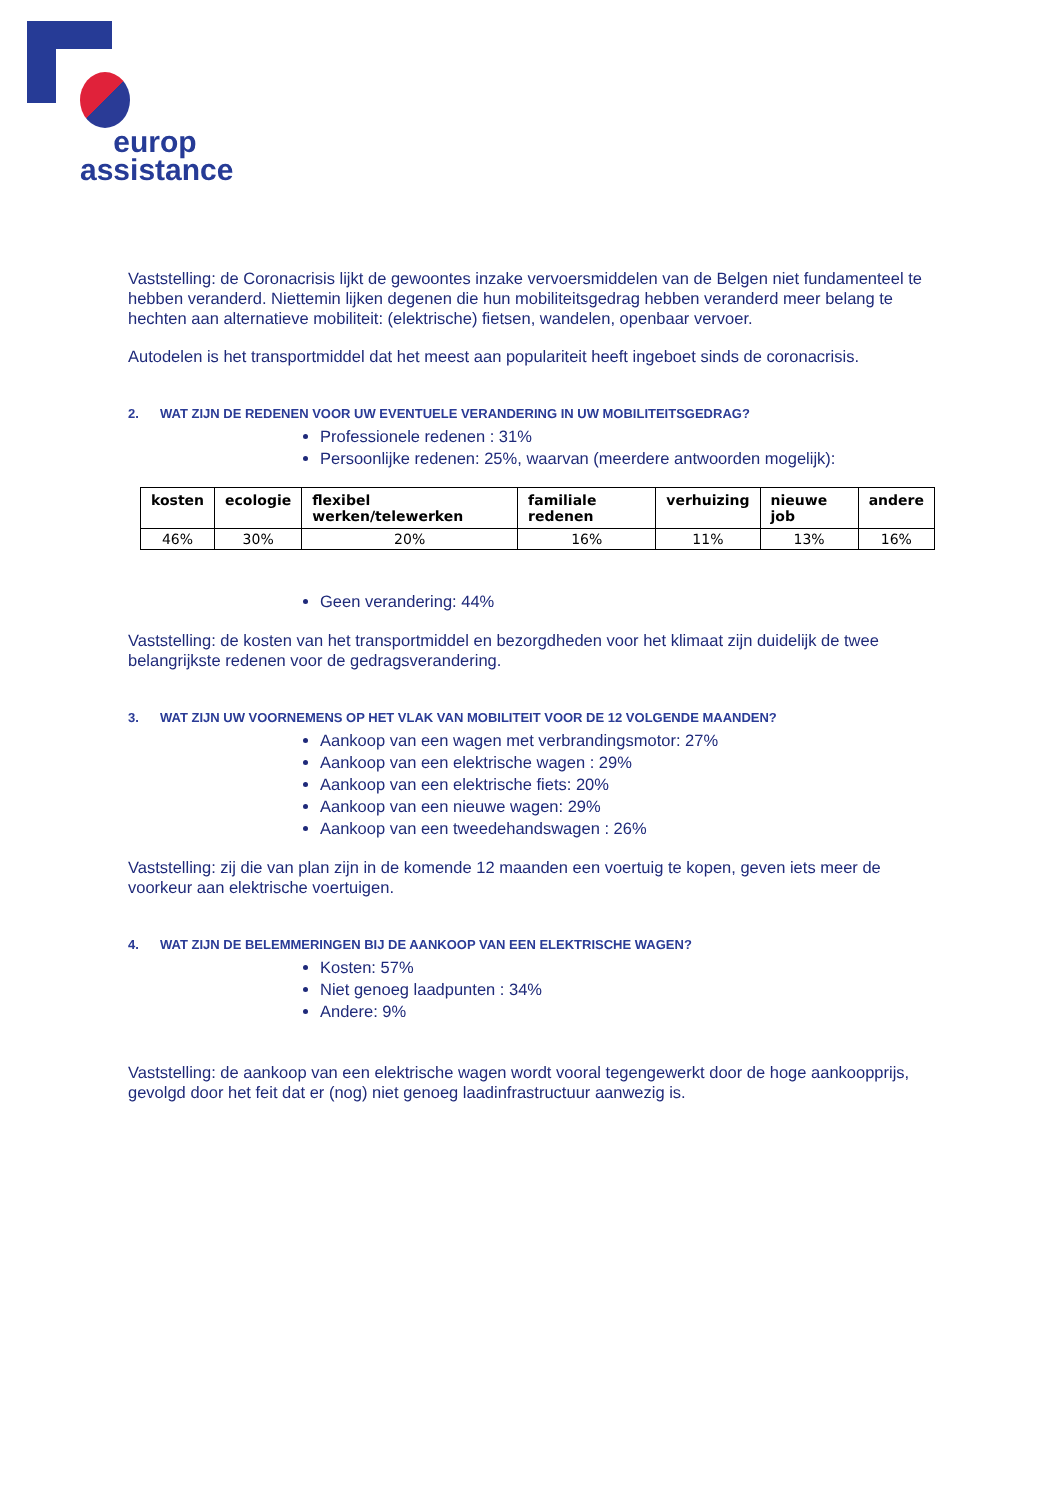europ
assistance
Vaststelling: de Coronacrisis lijkt de gewoontes inzake vervoersmiddelen van de Belgen niet fundamenteel te hebben veranderd. Niettemin lijken degenen die hun mobiliteitsgedrag hebben veranderd meer belang te hechten aan alternatieve mobiliteit: (elektrische) fietsen, wandelen, openbaar vervoer.
Autodelen is het transportmiddel dat het meest aan populariteit heeft ingeboet sinds de coronacrisis.
2. WAT ZIJN DE REDENEN VOOR UW EVENTUELE VERANDERING IN UW MOBILITEITSGEDRAG?
Professionele redenen : 31%
Persoonlijke redenen: 25%, waarvan (meerdere antwoorden mogelijk):
| kosten | ecologie | flexibel werken/telewerken | familiale redenen | verhuizing | nieuwe job | andere |
| --- | --- | --- | --- | --- | --- | --- |
| 46% | 30% | 20% | 16% | 11% | 13% | 16% |
Geen verandering: 44%
Vaststelling: de kosten van het transportmiddel en bezorgdheden voor het klimaat zijn duidelijk de twee belangrijkste redenen voor de gedragsverandering.
3. WAT ZIJN UW VOORNEMENS OP HET VLAK VAN MOBILITEIT VOOR DE 12 VOLGENDE MAANDEN?
Aankoop van een wagen met verbrandingsmotor: 27%
Aankoop van een elektrische wagen : 29%
Aankoop van een elektrische fiets: 20%
Aankoop van een nieuwe wagen: 29%
Aankoop van een tweedehandswagen : 26%
Vaststelling: zij die van plan zijn in de komende 12 maanden een voertuig te kopen, geven iets meer de voorkeur aan elektrische voertuigen.
4. WAT ZIJN DE BELEMMERINGEN BIJ DE AANKOOP VAN EEN ELEKTRISCHE WAGEN?
Kosten: 57%
Niet genoeg laadpunten : 34%
Andere: 9%
Vaststelling: de aankoop van een elektrische wagen wordt vooral tegengewerkt door de hoge aankoopprijs, gevolgd door het feit dat er (nog) niet genoeg laadinfrastructuur aanwezig is.